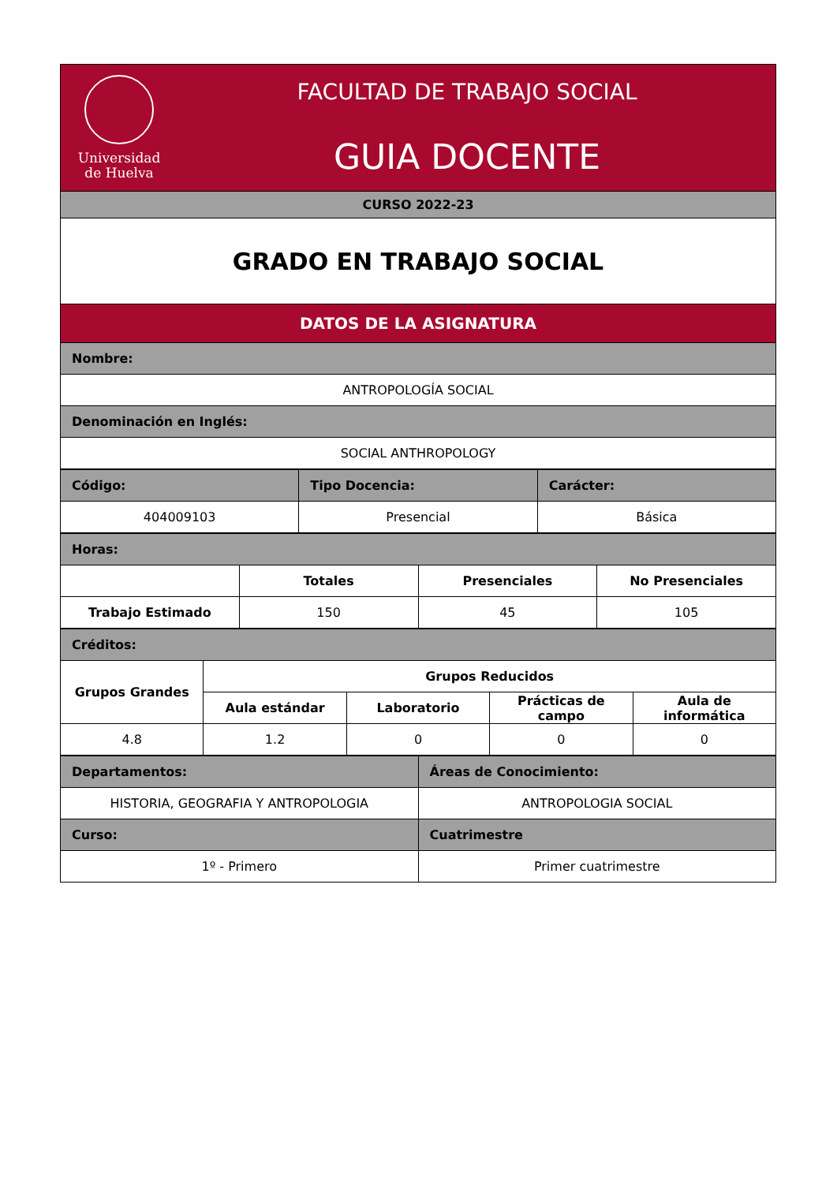| Universidad de Huelva FACULTAD DE TRABAJO SOCIAL GUIA DOCENTE |
| CURSO 2022-23 |
| GRADO EN TRABAJO SOCIAL |
| DATOS DE LA ASIGNATURA |
| Nombre: |
| ANTROPOLOGÍA SOCIAL |
| Denominación en Inglés: |
| SOCIAL ANTHROPOLOGY |
| Código: | Tipo Docencia: | Carácter: |
| 404009103 | Presencial | Básica |
| Horas: | | | |
| | Totales | Presenciales | No Presenciales |
| Trabajo Estimado | 150 | 45 | 105 |
| Créditos: | | | | |
| Grupos Grandes | Grupos Reducidos | | | |
| | Aula estándar | Laboratorio | Prácticas de campo | Aula de informática |
| 4.8 | 1.2 | 0 | 0 | 0 |
| Departamentos: | Áreas de Conocimiento: |
| HISTORIA, GEOGRAFIA Y ANTROPOLOGIA | ANTROPOLOGIA SOCIAL |
| Curso: | Cuatrimestre |
| 1º - Primero | Primer cuatrimestre |